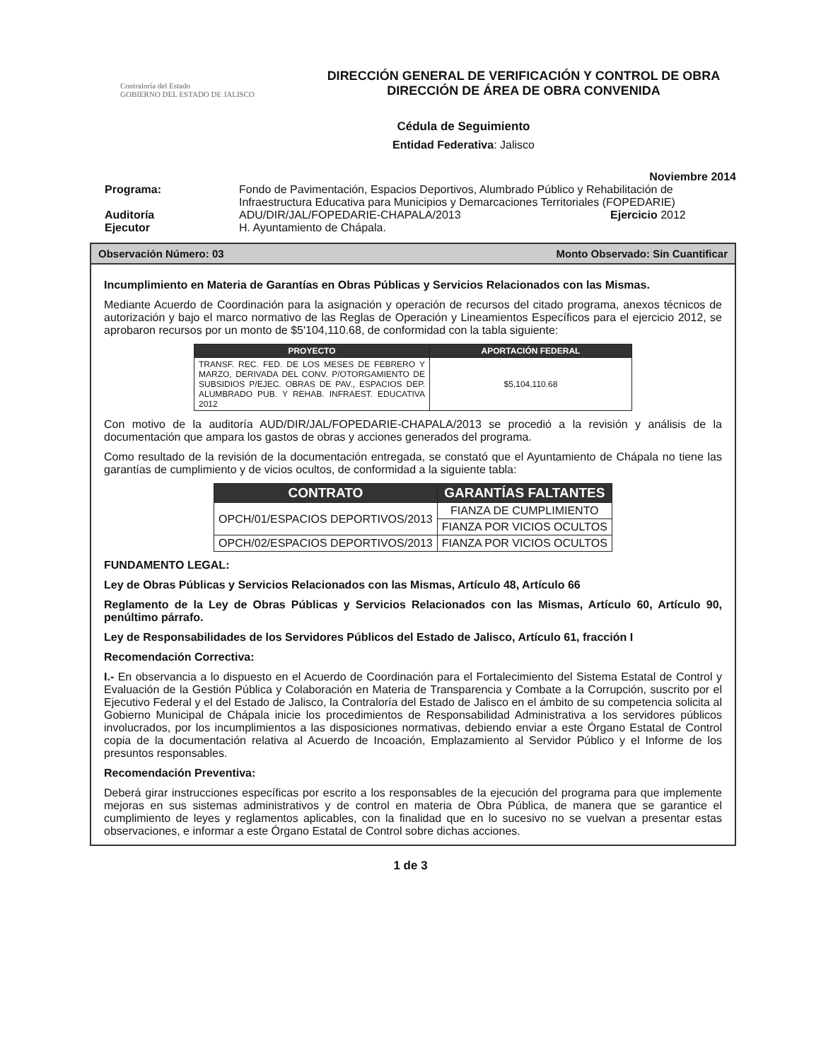Contraloría del Estado
GOBIERNO DEL ESTADO DE JALISCO
DIRECCIÓN GENERAL DE VERIFICACIÓN Y CONTROL DE OBRA
DIRECCIÓN DE ÁREA DE OBRA CONVENIDA
Cédula de Seguimiento
Entidad Federativa: Jalisco
Noviembre 2014
| Programa: | Fondo de Pavimentación, Espacios Deportivos, Alumbrado Público y Rehabilitación de Infraestructura Educativa para Municipios y Demarcaciones Territoriales (FOPEDARIE) | |
| Auditoría | ADU/DIR/JAL/FOPEDARIE-CHAPALA/2013 | Ejercicio 2012 |
| Ejecutor | H. Ayuntamiento de Chápala. | |
Observación Número: 03 Monto Observado: Sin Cuantificar
Incumplimiento en Materia de Garantías en Obras Públicas y Servicios Relacionados con las Mismas.
Mediante Acuerdo de Coordinación para la asignación y operación de recursos del citado programa, anexos técnicos de autorización y bajo el marco normativo de las Reglas de Operación y Lineamientos Específicos para el ejercicio 2012, se aprobaron recursos por un monto de $5'104,110.68, de conformidad con la tabla siguiente:
| PROYECTO | APORTACIÓN FEDERAL |
| --- | --- |
| TRANSF. REC. FED. DE LOS MESES DE FEBRERO Y MARZO, DERIVADA DEL CONV. P/OTORGAMIENTO DE SUBSIDIOS P/EJEC. OBRAS DE PAV., ESPACIOS DEP. ALUMBRADO PUB. Y REHAB. INFRAEST. EDUCATIVA 2012 | $5,104,110.68 |
Con motivo de la auditoría AUD/DIR/JAL/FOPEDARIE-CHAPALA/2013 se procedió a la revisión y análisis de la documentación que ampara los gastos de obras y acciones generados del programa.
Como resultado de la revisión de la documentación entregada, se constató que el Ayuntamiento de Chápala no tiene las garantías de cumplimiento y de vicios ocultos, de conformidad a la siguiente tabla:
| CONTRATO | GARANTÍAS FALTANTES |
| --- | --- |
| OPCH/01/ESPACIOS DEPORTIVOS/2013 | FIANZA DE CUMPLIMIENTO |
| | FIANZA POR VICIOS OCULTOS |
| OPCH/02/ESPACIOS DEPORTIVOS/2013 | FIANZA POR VICIOS OCULTOS |
FUNDAMENTO LEGAL:
Ley de Obras Públicas y Servicios Relacionados con las Mismas, Artículo 48, Artículo 66
Reglamento de la Ley de Obras Públicas y Servicios Relacionados con las Mismas, Artículo 60, Artículo 90, penúltimo párrafo.
Ley de Responsabilidades de los Servidores Públicos del Estado de Jalisco, Artículo 61, fracción I
Recomendación Correctiva:
I.- En observancia a lo dispuesto en el Acuerdo de Coordinación para el Fortalecimiento del Sistema Estatal de Control y Evaluación de la Gestión Pública y Colaboración en Materia de Transparencia y Combate a la Corrupción, suscrito por el Ejecutivo Federal y el del Estado de Jalisco, la Contraloría del Estado de Jalisco en el ámbito de su competencia solicita al Gobierno Municipal de Chápala inicie los procedimientos de Responsabilidad Administrativa a los servidores públicos involucrados, por los incumplimientos a las disposiciones normativas, debiendo enviar a este Órgano Estatal de Control copia de la documentación relativa al Acuerdo de Incoación, Emplazamiento al Servidor Público y el Informe de los presuntos responsables.
Recomendación Preventiva:
Deberá girar instrucciones específicas por escrito a los responsables de la ejecución del programa para que implemente mejoras en sus sistemas administrativos y de control en materia de Obra Pública, de manera que se garantice el cumplimiento de leyes y reglamentos aplicables, con la finalidad que en lo sucesivo no se vuelvan a presentar estas observaciones, e informar a este Órgano Estatal de Control sobre dichas acciones.
1 de 3